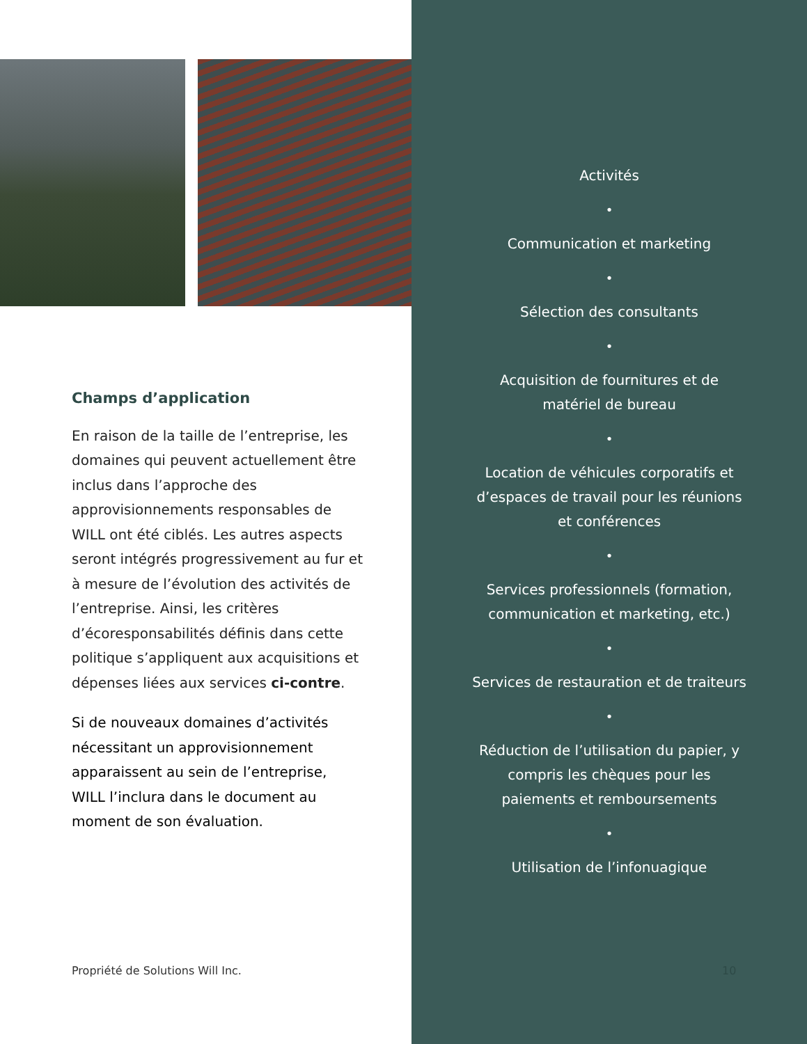Champs d’application
En raison de la taille de l’entreprise, les domaines qui peuvent actuellement être inclus dans l’approche des approvisionnements responsables de WILL ont été ciblés. Les autres aspects seront intégrés progressivement au fur et à mesure de l’évolution des activités de l’entreprise. Ainsi, les critères d’écoresponsabilités définis dans cette politique s’appliquent aux acquisitions et dépenses liées aux services ci-contre.
Si de nouveaux domaines d’activités nécessitant un approvisionnement apparaissent au sein de l’entreprise, WILL l’inclura dans le document au moment de son évaluation.
Propriété de Solutions Will Inc.
Activités
•
Communication et marketing
•
Sélection des consultants
•
Acquisition de fournitures et de
matériel de bureau
•
Location de véhicules corporatifs et
d’espaces de travail pour les réunions
et conférences
•
Services professionnels (formation,
communication et marketing, etc.)
•
Services de restauration et de traiteurs
•
Réduction de l’utilisation du papier, y
compris les chèques pour les
paiements et remboursements
•
Utilisation de l’infonuagique
10